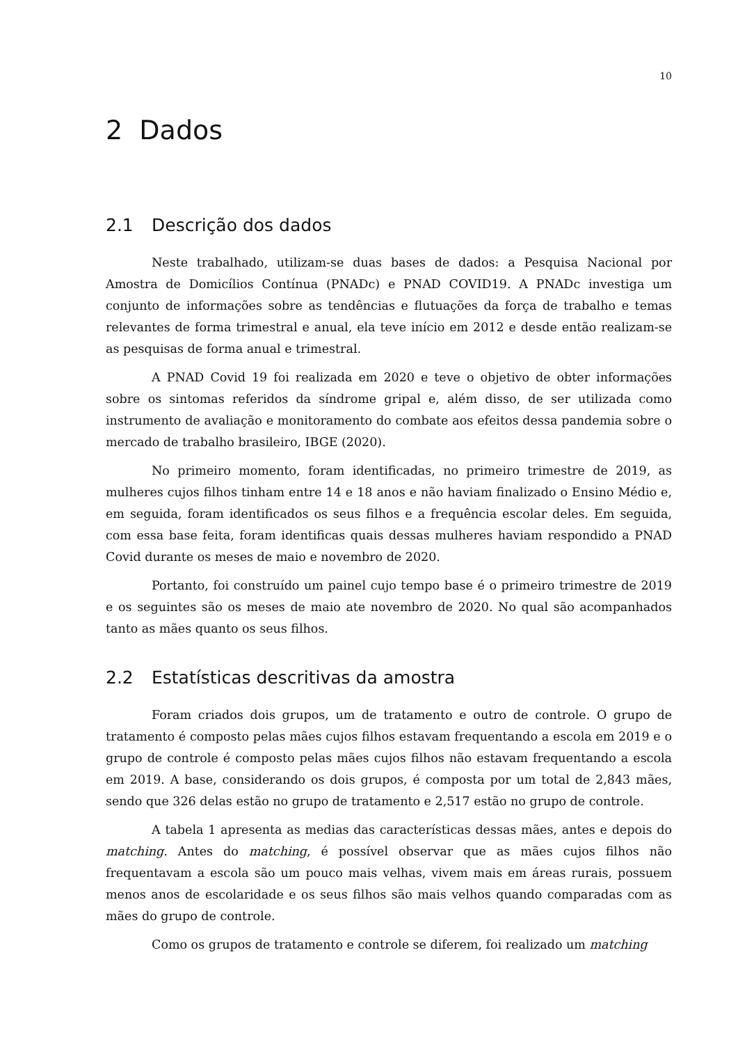10
2 Dados
2.1 Descrição dos dados
Neste trabalhado, utilizam-se duas bases de dados: a Pesquisa Nacional por Amostra de Domicílios Contínua (PNADc) e PNAD COVID19. A PNADc investiga um conjunto de informações sobre as tendências e flutuações da força de trabalho e temas relevantes de forma trimestral e anual, ela teve início em 2012 e desde então realizam-se as pesquisas de forma anual e trimestral.
A PNAD Covid 19 foi realizada em 2020 e teve o objetivo de obter informações sobre os sintomas referidos da síndrome gripal e, além disso, de ser utilizada como instrumento de avaliação e monitoramento do combate aos efeitos dessa pandemia sobre o mercado de trabalho brasileiro, IBGE (2020).
No primeiro momento, foram identificadas, no primeiro trimestre de 2019, as mulheres cujos filhos tinham entre 14 e 18 anos e não haviam finalizado o Ensino Médio e, em seguida, foram identificados os seus filhos e a frequência escolar deles. Em seguida, com essa base feita, foram identificas quais dessas mulheres haviam respondido a PNAD Covid durante os meses de maio e novembro de 2020.
Portanto, foi construído um painel cujo tempo base é o primeiro trimestre de 2019 e os seguintes são os meses de maio ate novembro de 2020. No qual são acompanhados tanto as mães quanto os seus filhos.
2.2 Estatísticas descritivas da amostra
Foram criados dois grupos, um de tratamento e outro de controle. O grupo de tratamento é composto pelas mães cujos filhos estavam frequentando a escola em 2019 e o grupo de controle é composto pelas mães cujos filhos não estavam frequentando a escola em 2019. A base, considerando os dois grupos, é composta por um total de 2,843 mães, sendo que 326 delas estão no grupo de tratamento e 2,517 estão no grupo de controle.
A tabela 1 apresenta as medias das características dessas mães, antes e depois do matching. Antes do matching, é possível observar que as mães cujos filhos não frequentavam a escola são um pouco mais velhas, vivem mais em áreas rurais, possuem menos anos de escolaridade e os seus filhos são mais velhos quando comparadas com as mães do grupo de controle.
Como os grupos de tratamento e controle se diferem, foi realizado um matching